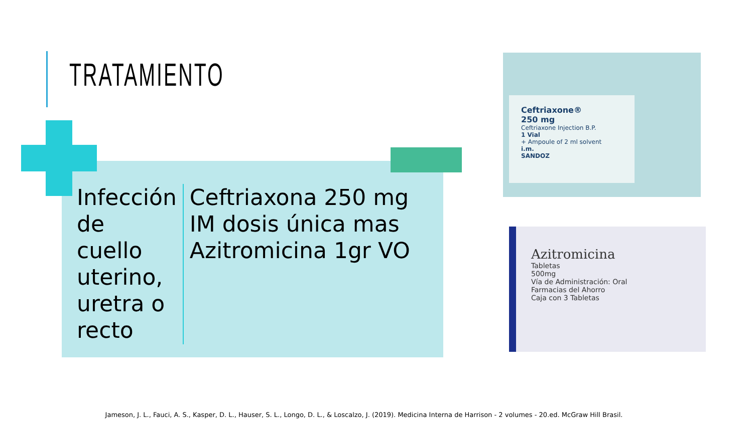TRATAMIENTO
Infección de cuello uterino, uretra o recto
Ceftriaxona 250 mg IM dosis única mas Azitromicina 1gr VO
Ceftriaxone®
250 mg
Ceftriaxone Injection B.P.
1 Vial
+ Ampoule of 2 ml solvent
i.m.
SANDOZ
Azitromicina
Tabletas
500mg
Vía de Administración: Oral
Farmacias del Ahorro
Caja con 3 Tabletas
Jameson, J. L., Fauci, A. S., Kasper, D. L., Hauser, S. L., Longo, D. L., & Loscalzo, J. (2019). Medicina Interna de Harrison - 2 volumes - 20.ed. McGraw Hill Brasil.